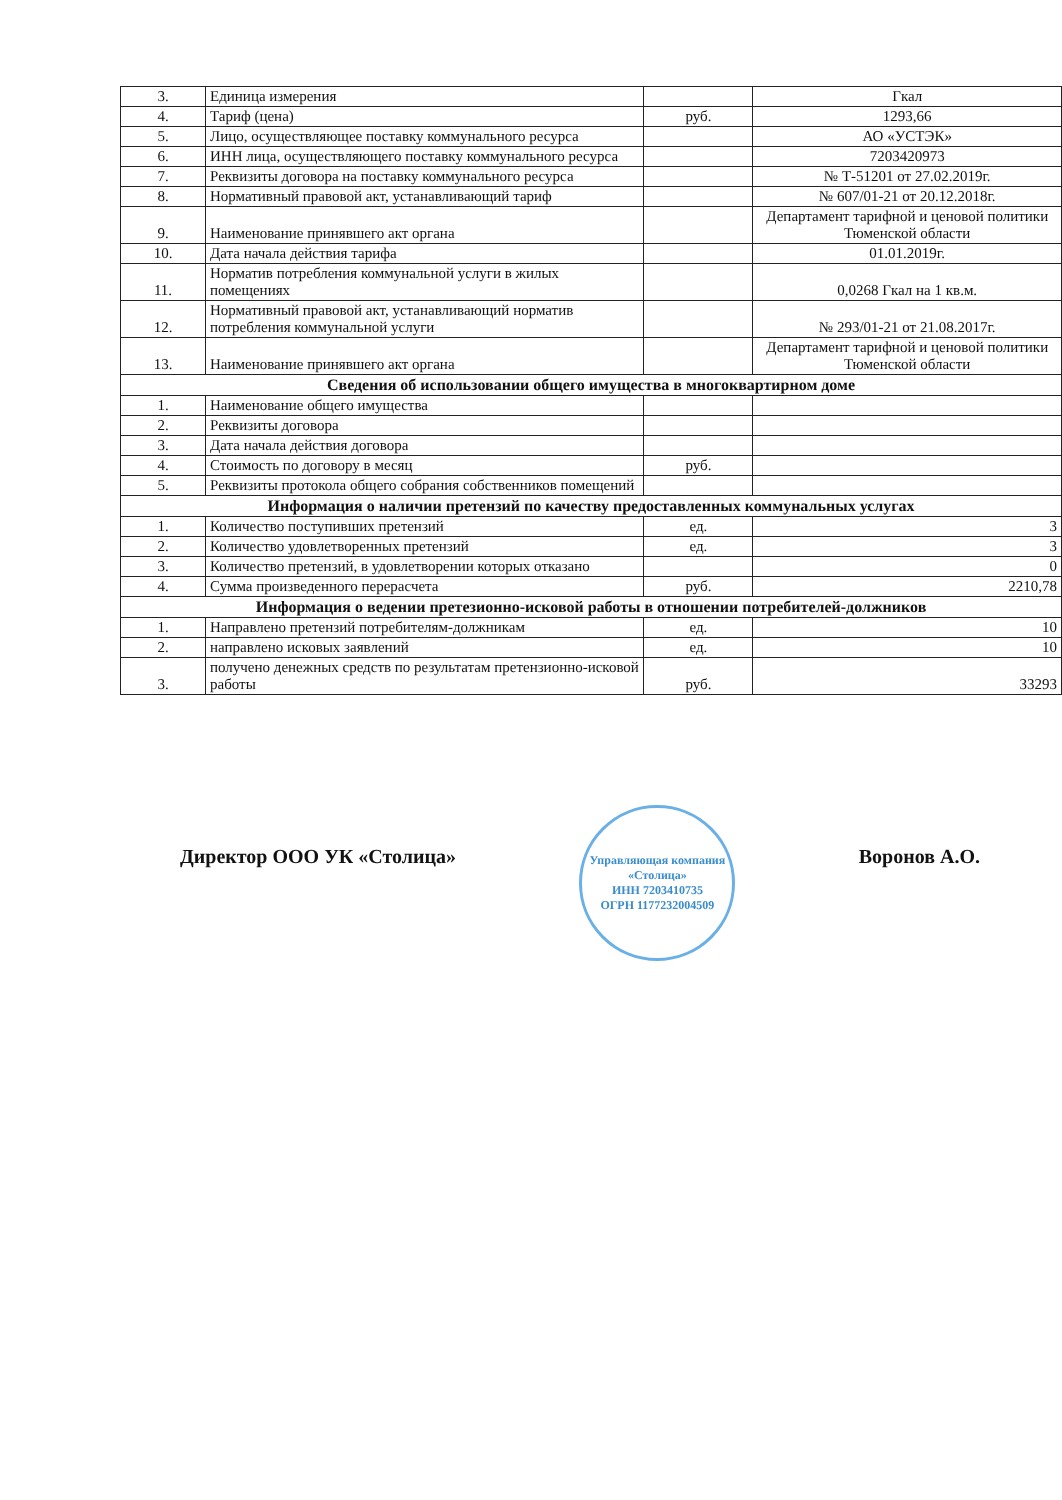| 3. | Единица измерения | | Гкал |
| 4. | Тариф (цена) | руб. | 1293,66 |
| 5. | Лицо, осуществляющее поставку коммунального ресурса | | АО «УСТЭК» |
| 6. | ИНН лица, осуществляющего поставку коммунального ресурса | | 7203420973 |
| 7. | Реквизиты договора на поставку коммунального ресурса | | № Т-51201 от 27.02.2019г. |
| 8. | Нормативный правовой акт, устанавливающий тариф | | № 607/01-21 от 20.12.2018г. |
| 9. | Наименование принявшего акт органа | | Департамент тарифной и ценовой политики Тюменской области |
| 10. | Дата начала действия тарифа | | 01.01.2019г. |
| 11. | Норматив потребления коммунальной услуги в жилых помещениях | | 0,0268 Гкал на 1 кв.м. |
| 12. | Нормативный правовой акт, устанавливающий норматив потребления коммунальной услуги | | № 293/01-21 от 21.08.2017г. |
| 13. | Наименование принявшего акт органа | | Департамент тарифной и ценовой политики Тюменской области |
| Сведения об использовании общего имущества в многоквартирном доме | | | |
| 1. | Наименование общего имущества | | |
| 2. | Реквизиты договора | | |
| 3. | Дата начала действия договора | | |
| 4. | Стоимость по договору в месяц | руб. | |
| 5. | Реквизиты протокола общего собрания собственников помещений | | |
| Информация о наличии претензий по качеству предоставленных коммунальных услугах | | | |
| 1. | Количество поступивших претензий | ед. | 3 |
| 2. | Количество удовлетворенных претензий | ед. | 3 |
| 3. | Количество претензий, в удовлетворении которых отказано | | 0 |
| 4. | Сумма произведенного перерасчета | руб. | 2210,78 |
| Информация о ведении претезионно-исковой работы в отношении потребителей-должников | | | |
| 1. | Направлено претензий потребителям-должникам | ед. | 10 |
| 2. | направлено исковых заявлений | ед. | 10 |
| 3. | получено денежных средств по результатам претензионно-исковой работы | руб. | 33293 |
Директор ООО УК «Столица»
Управляющая компания «Столица»
ИНН 7203410735
ОГРН 1177232004509
Воронов А.О.